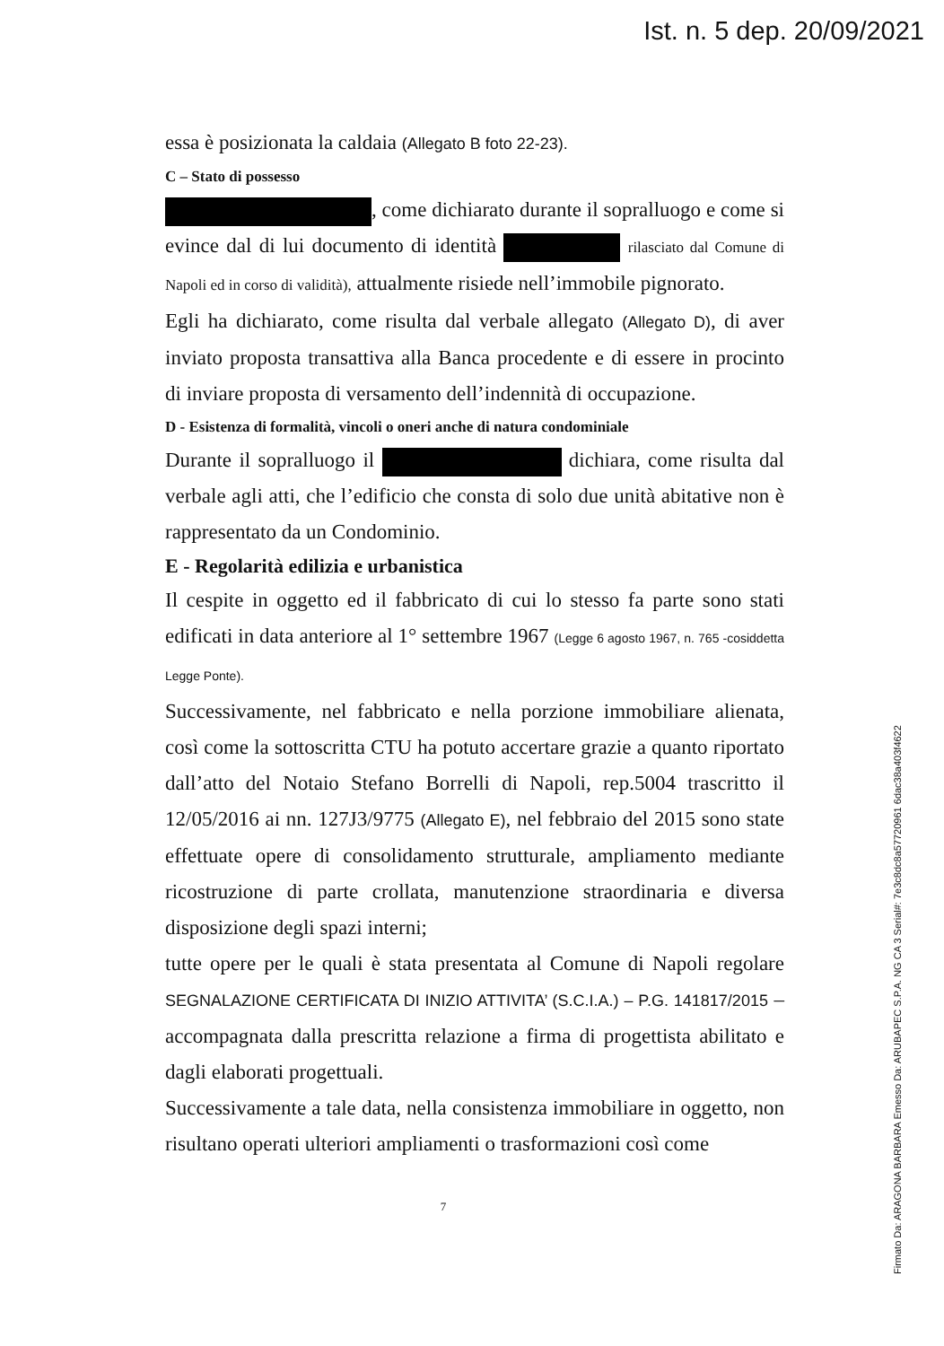Ist. n. 5 dep. 20/09/2021
essa è posizionata la caldaia (Allegato B foto 22-23).
C – Stato di possesso
, come dichiarato durante il sopralluogo e come si evince dal di lui documento di identità rilasciato dal Comune di Napoli ed in corso di validità), attualmente risiede nell’immobile pignorato.
Egli ha dichiarato, come risulta dal verbale allegato (Allegato D), di aver inviato proposta transattiva alla Banca procedente e di essere in procinto di inviare proposta di versamento dell’indennità di occupazione.
D - Esistenza di formalità, vincoli o oneri anche di natura condominiale
Durante il sopralluogo il dichiara, come risulta dal verbale agli atti, che l’edificio che consta di solo due unità abitative non è rappresentato da un Condominio.
E - Regolarità edilizia e urbanistica
Il cespite in oggetto ed il fabbricato di cui lo stesso fa parte sono stati edificati in data anteriore al 1° settembre 1967 (Legge 6 agosto 1967, n. 765 -cosiddetta Legge Ponte).
Successivamente, nel fabbricato e nella porzione immobiliare alienata, così come la sottoscritta CTU ha potuto accertare grazie a quanto riportato dall’atto del Notaio Stefano Borrelli di Napoli, rep.5004 trascritto il 12/05/2016 ai nn. 127J3/9775 (Allegato E), nel febbraio del 2015 sono state effettuate opere di consolidamento strutturale, ampliamento mediante ricostruzione di parte crollata, manutenzione straordinaria e diversa disposizione degli spazi interni;
tutte opere per le quali è stata presentata al Comune di Napoli regolare SEGNALAZIONE CERTIFICATA DI INIZIO ATTIVITA’ (S.C.I.A.) – P.G. 141817/2015 – accompagnata dalla prescritta relazione a firma di progettista abilitato e dagli elaborati progettuali.
Successivamente a tale data, nella consistenza immobiliare in oggetto, non risultano operati ulteriori ampliamenti o trasformazioni così come
7
Firmato Da: ARAGONA BARBARA Emesso Da: ARUBAPEC S.P.A. NG CA 3 Serial#: 7e3c8dc8a57720961 6dac38a403f4622